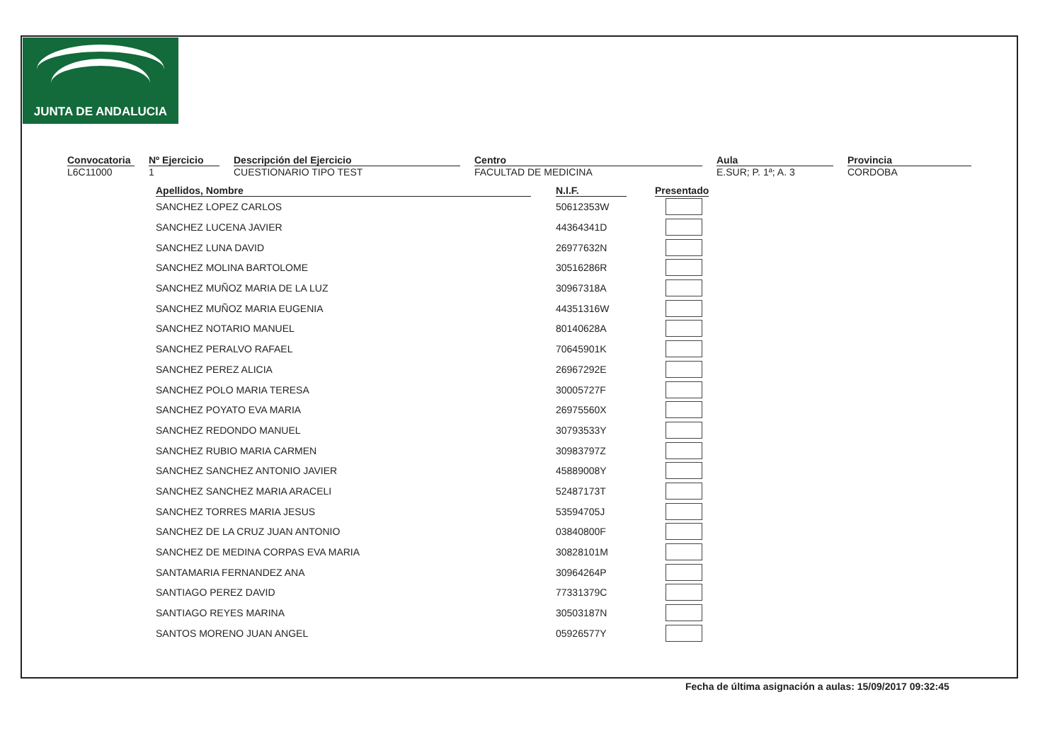JUNTA DE ANDALUCIA
Convocatoria
L6C11000
Nº Ejercicio
1
Descripción del Ejercicio
CUESTIONARIO TIPO TEST
Centro
FACULTAD DE MEDICINA
Aula
E.SUR; P. 1ª; A. 3
Provincia
CORDOBA
| Apellidos, Nombre | | N.I.F. | | Presentado |
| --- | --- | --- | --- | --- |
| SANCHEZ LOPEZ CARLOS | | 50612353W | | |
| SANCHEZ LUCENA JAVIER | | 44364341D | | |
| SANCHEZ LUNA DAVID | | 26977632N | | |
| SANCHEZ MOLINA BARTOLOME | | 30516286R | | |
| SANCHEZ MUÑOZ MARIA DE LA LUZ | | 30967318A | | |
| SANCHEZ MUÑOZ MARIA EUGENIA | | 44351316W | | |
| SANCHEZ NOTARIO MANUEL | | 80140628A | | |
| SANCHEZ PERALVO RAFAEL | | 70645901K | | |
| SANCHEZ PEREZ ALICIA | | 26967292E | | |
| SANCHEZ POLO MARIA TERESA | | 30005727F | | |
| SANCHEZ POYATO EVA MARIA | | 26975560X | | |
| SANCHEZ REDONDO MANUEL | | 30793533Y | | |
| SANCHEZ RUBIO MARIA CARMEN | | 30983797Z | | |
| SANCHEZ SANCHEZ ANTONIO JAVIER | | 45889008Y | | |
| SANCHEZ SANCHEZ MARIA ARACELI | | 52487173T | | |
| SANCHEZ TORRES MARIA JESUS | | 53594705J | | |
| SANCHEZ DE LA CRUZ JUAN ANTONIO | | 03840800F | | |
| SANCHEZ DE MEDINA CORPAS EVA MARIA | | 30828101M | | |
| SANTAMARIA FERNANDEZ ANA | | 30964264P | | |
| SANTIAGO PEREZ DAVID | | 77331379C | | |
| SANTIAGO REYES MARINA | | 30503187N | | |
| SANTOS MORENO JUAN ANGEL | | 05926577Y | | |
Fecha de última asignación a aulas: 15/09/2017 09:32:45